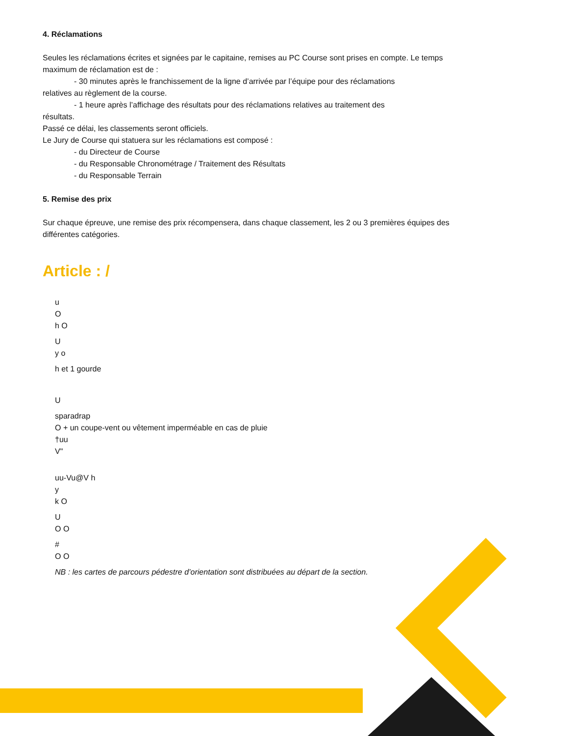4. Réclamations
Seules les réclamations écrites et signées par le capitaine, remises au PC Course sont prises en compte. Le temps maximum de réclamation est de :
- 30 minutes après le franchissement de la ligne d’arrivée par l’équipe pour des réclamations
relatives au règlement de la course.
- 1 heure après l’affichage des résultats pour des réclamations relatives au traitement des
résultats.
Passé ce délai, les classements seront officiels.
Le Jury de Course qui statuera sur les réclamations est composé :
- du Directeur de Course
- du Responsable Chronométrage / Traitement des Résultats
- du Responsable Terrain
5. Remise des prix
Sur chaque épreuve, une remise des prix récompensera, dans chaque classement, les 2 ou 3 premières équipes des différentes catégories.
Article : /
u
O
h O
U
y o
h et 1 gourde
U
sparadrap
O + un coupe-vent ou vêtement imperméable en cas de pluie
†uu
V"
uu-Vu@V h
y
k O
U
O O
#
O O
NB : les cartes de parcours pédestre d’orientation sont distribuées au départ de la section.